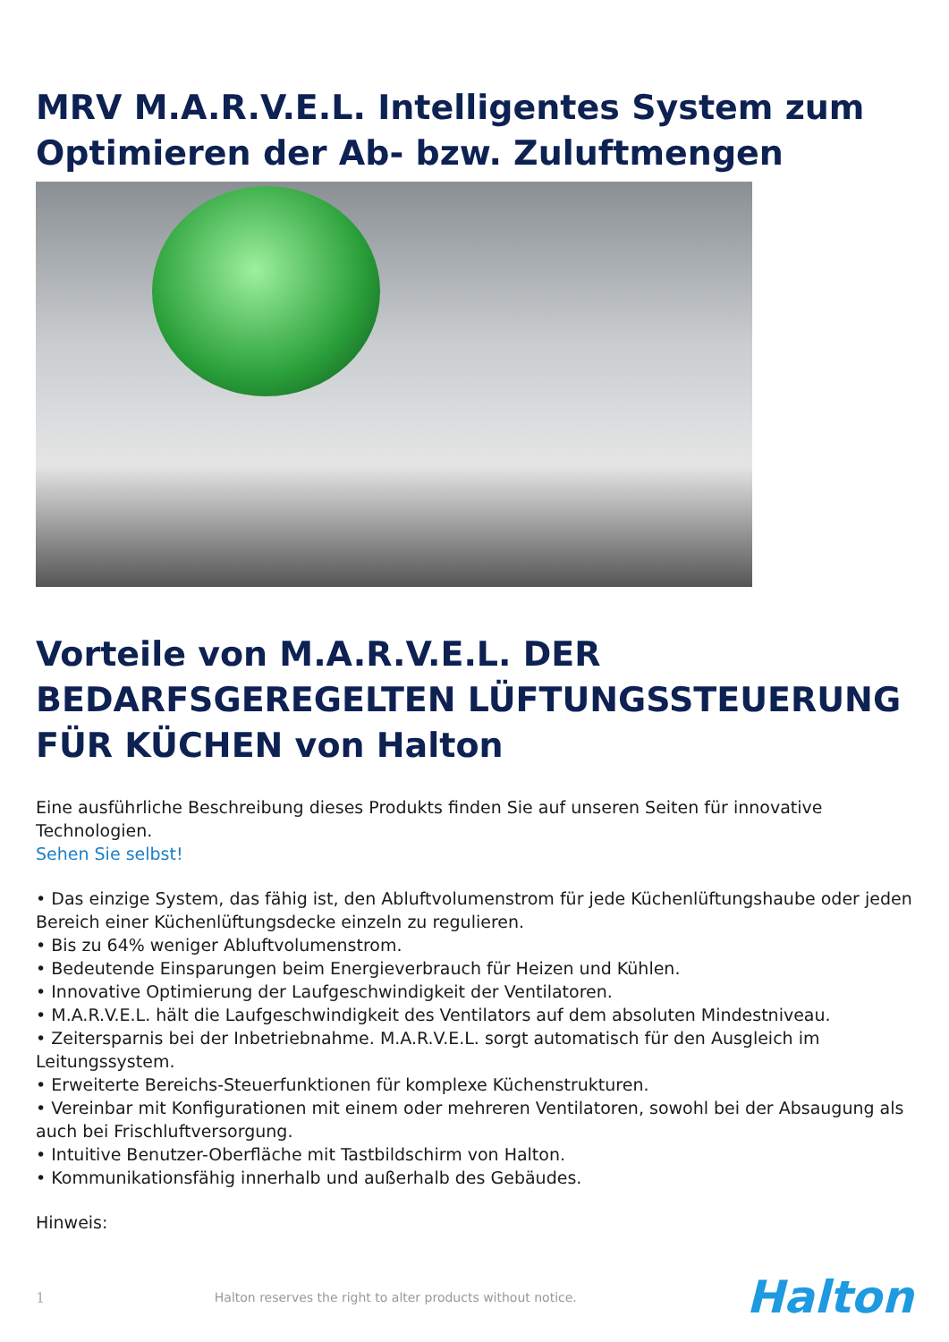MRV M.A.R.V.E.L. Intelligentes System zum Optimieren der Ab- bzw. Zuluftmengen
Vorteile von M.A.R.V.E.L. DER BEDARFSGEREGELTEN LÜFTUNGSSTEUERUNG FÜR KÜCHEN von Halton
Eine ausführliche Beschreibung dieses Produkts finden Sie auf unseren Seiten für innovative Technologien.
Sehen Sie selbst!
• Das einzige System, das fähig ist, den Abluftvolumenstrom für jede Küchenlüftungshaube oder jeden Bereich einer Küchenlüftungsdecke einzeln zu regulieren.
• Bis zu 64% weniger Abluftvolumenstrom.
• Bedeutende Einsparungen beim Energieverbrauch für Heizen und Kühlen.
• Innovative Optimierung der Laufgeschwindigkeit der Ventilatoren.
• M.A.R.V.E.L. hält die Laufgeschwindigkeit des Ventilators auf dem absoluten Mindestniveau.
• Zeitersparnis bei der Inbetriebnahme. M.A.R.V.E.L. sorgt automatisch für den Ausgleich im Leitungssystem.
• Erweiterte Bereichs-Steuerfunktionen für komplexe Küchenstrukturen.
• Vereinbar mit Konfigurationen mit einem oder mehreren Ventilatoren, sowohl bei der Absaugung als auch bei Frischluftversorgung.
• Intuitive Benutzer-Oberfläche mit Tastbildschirm von Halton.
• Kommunikationsfähig innerhalb und außerhalb des Gebäudes.
Hinweis:
1 Halton reserves the right to alter products without notice. Halton